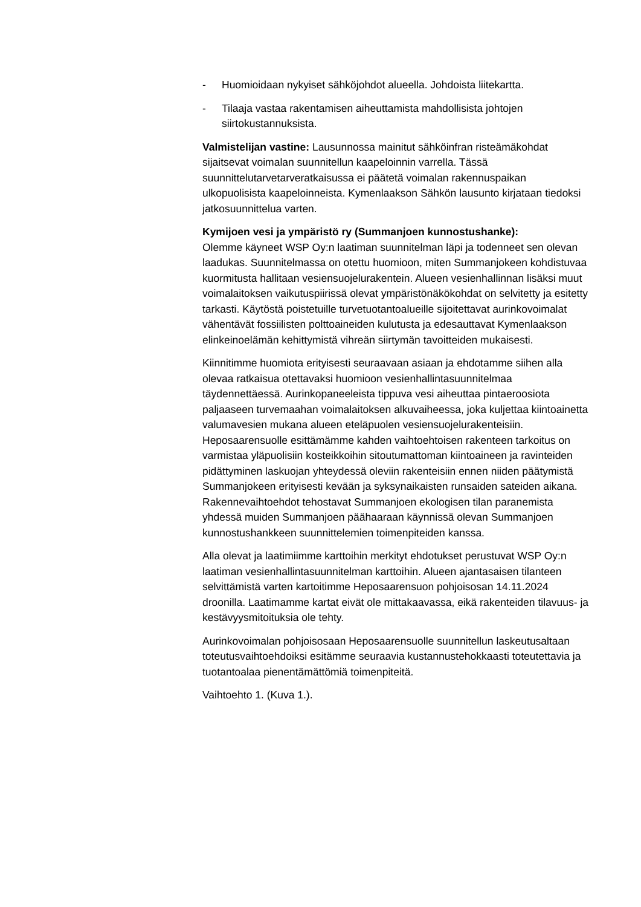- Huomioidaan nykyiset sähköjohdot alueella. Johdoista liitekartta.
- Tilaaja vastaa rakentamisen aiheuttamista mahdollisista johtojen siirtokustannuksista.
Valmistelijan vastine: Lausunnossa mainitut sähköinfran risteämäkohdat sijaitsevat voimalan suunnitellun kaapeloinnin varrella. Tässä suunnittelutarvetarveratkaisussa ei päätetä voimalan rakennuspaikan ulkopuolisista kaapeloinneista. Kymenlaakson Sähkön lausunto kirjataan tiedoksi jatkosuunnittelua varten.
Kymijoen vesi ja ympäristö ry (Summanjoen kunnostushanke):
Olemme käyneet WSP Oy:n laatiman suunnitelman läpi ja todenneet sen olevan laadukas. Suunnitelmassa on otettu huomioon, miten Summanjokeen kohdistuvaa kuormitusta hallitaan vesiensuojelurakentein. Alueen vesienhallinnan lisäksi muut voimalaitoksen vaikutuspiirissä olevat ympäristönäkökohdat on selvitetty ja esitetty tarkasti. Käytöstä poistetuille turvetuotantoalueille sijoitettavat aurinkovoimalat vähentävät fossiilisten polttoaineiden kulutusta ja edesauttavat Kymenlaakson elinkeinoelämän kehittymistä vihreän siirtymän tavoitteiden mukaisesti.
Kiinnitimme huomiota erityisesti seuraavaan asiaan ja ehdotamme siihen alla olevaa ratkaisua otettavaksi huomioon vesienhallintasuunnitelmaa täydennettäessä. Aurinkopaneeleista tippuva vesi aiheuttaa pintaeroosiota paljaaseen turvemaahan voimalaitoksen alkuvaiheessa, joka kuljettaa kiintoainetta valumavesien mukana alueen eteläpuolen vesiensuojelurakenteisiin. Heposaarensuolle esittämämme kahden vaihtoehtoisen rakenteen tarkoitus on varmistaa yläpuolisiin kosteikkoihin sitoutumattoman kiintoaineen ja ravinteiden pidättyminen laskuojan yhteydessä oleviin rakenteisiin ennen niiden päätymistä Summanjokeen erityisesti kevään ja syksynaikaisten runsaiden sateiden aikana. Rakennevaihtoehdot tehostavat Summanjoen ekologisen tilan paranemista yhdessä muiden Summanjoen päähaaraan käynnissä olevan Summanjoen kunnostushankkeen suunnittelemien toimenpiteiden kanssa.
Alla olevat ja laatimiimme karttoihin merkityt ehdotukset perustuvat WSP Oy:n laatiman vesienhallintasuunnitelman karttoihin. Alueen ajantasaisen tilanteen selvittämistä varten kartoitimme Heposaarensuon pohjoisosan 14.11.2024 droonilla. Laatimamme kartat eivät ole mittakaavassa, eikä rakenteiden tilavuus- ja kestävyysmitoituksia ole tehty.
Aurinkovoimalan pohjoisosaan Heposaarensuolle suunnitellun laskeutusaltaan toteutusvaihtoehdoiksi esitämme seuraavia kustannustehokkaasti toteutettavia ja tuotantoalaa pienentämättömiä toimenpiteitä.
Vaihtoehto 1. (Kuva 1.).